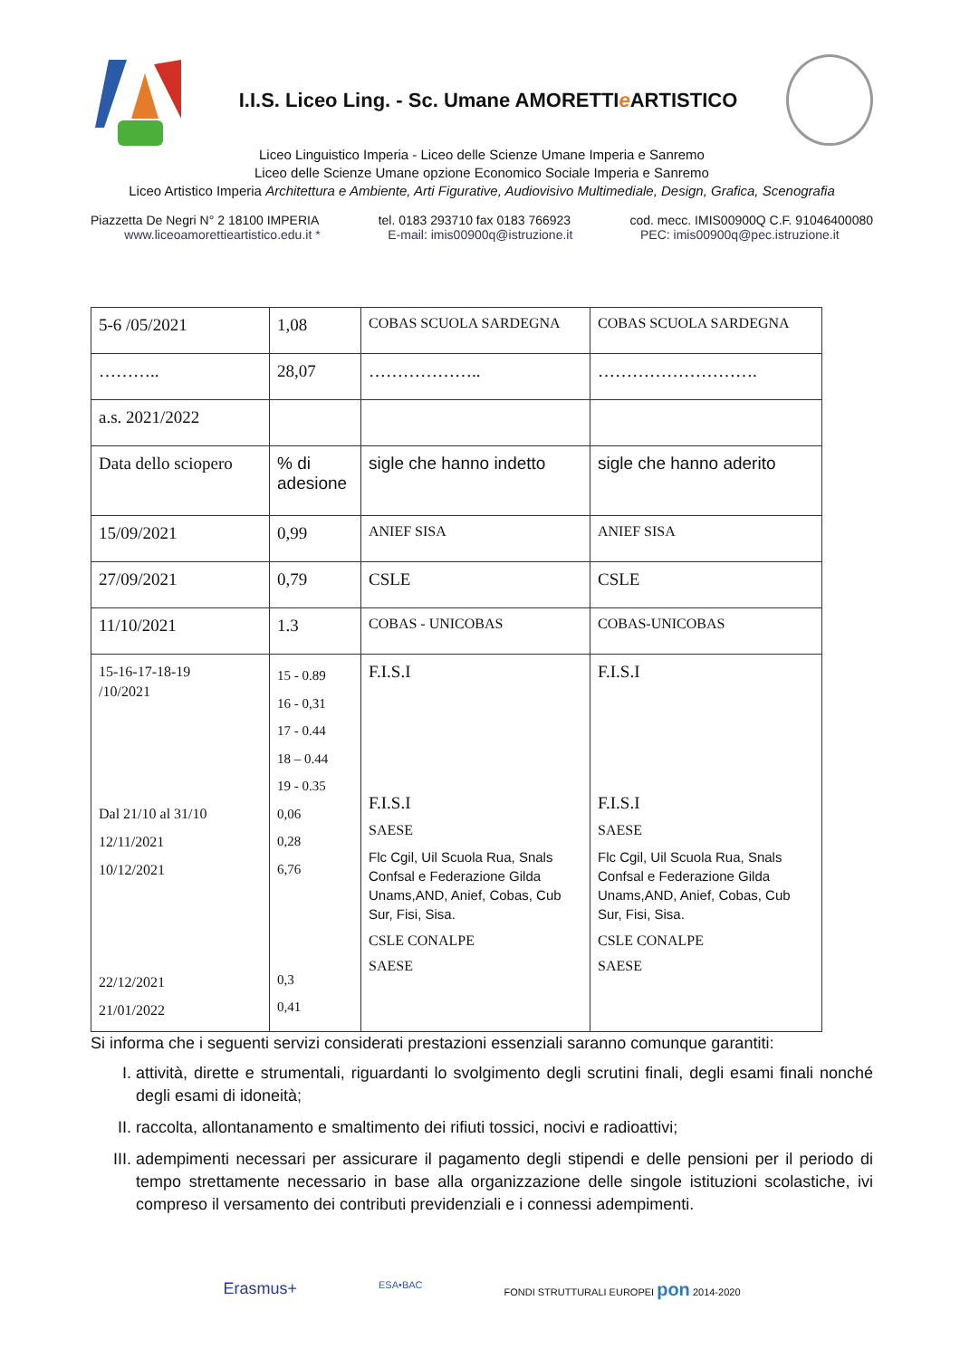I.I.S. Liceo Ling. - Sc. Umane AMORETTIe ARTISTICO
Liceo Linguistico Imperia - Liceo delle Scienze Umane Imperia e Sanremo
Liceo delle Scienze Umane opzione Economico Sociale Imperia e Sanremo
Liceo Artistico Imperia Architettura e Ambiente, Arti Figurative, Audiovisivo Multimediale, Design, Grafica, Scenografia
Piazzetta De Negri N° 2 18100 IMPERIA tel. 0183 293710 fax 0183 766923 cod. mecc. IMIS00900Q C.F. 91046400080
www.liceoamorettieartistico.edu.it * E-mail: imis00900q@istruzione.it PEC: imis00900q@pec.istruzione.it
| 5-6 /05/2021 | 1,08 | COBAS SCUOLA SARDEGNA | COBAS SCUOLA SARDEGNA |
| ……….. | 28,07 | ……………….. | ………………………. |
| a.s. 2021/2022 | | | |
| Data dello sciopero | % di adesione | sigle che hanno indetto | sigle che hanno aderito |
| 15/09/2021 | 0,99 | ANIEF SISA | ANIEF SISA |
| 27/09/2021 | 0,79 | CSLE | CSLE |
| 11/10/2021 | 1.3 | COBAS - UNICOBAS | COBAS-UNICOBAS |
| 15-16-17-18-19 /10/2021 Dal 21/10 al 31/10 12/11/2021 10/12/2021 22/12/2021 21/01/2022 | 15 - 0.89 16 - 0,31 17 - 0.44 18 – 0.44 19 - 0.35 0,06 0,28 6,76 0,3 0,41 | F.I.S.I F.I.S.I SAESE Flc Cgil, Uil Scuola Rua, Snals Confsal e Federazione Gilda Unams,AND, Anief, Cobas, Cub Sur, Fisi, Sisa. CSLE CONALPE SAESE | F.I.S.I F.I.S.I SAESE Flc Cgil, Uil Scuola Rua, Snals Confsal e Federazione Gilda Unams,AND, Anief, Cobas, Cub Sur, Fisi, Sisa. CSLE CONALPE SAESE |
Si informa che i seguenti servizi considerati prestazioni essenziali saranno comunque garantiti:
I. attività, dirette e strumentali, riguardanti lo svolgimento degli scrutini finali, degli esami finali nonché degli esami di idoneità;
II. raccolta, allontanamento e smaltimento dei rifiuti tossici, nocivi e radioattivi;
III. adempimenti necessari per assicurare il pagamento degli stipendi e delle pensioni per il periodo di tempo strettamente necessario in base alla organizzazione delle singole istituzioni scolastiche, ivi compreso il versamento dei contributi previdenziali e i connessi adempimenti.
Erasmus+ ESA•BAC FONDI STRUTTURALI EUROPEI pon 2014-2020